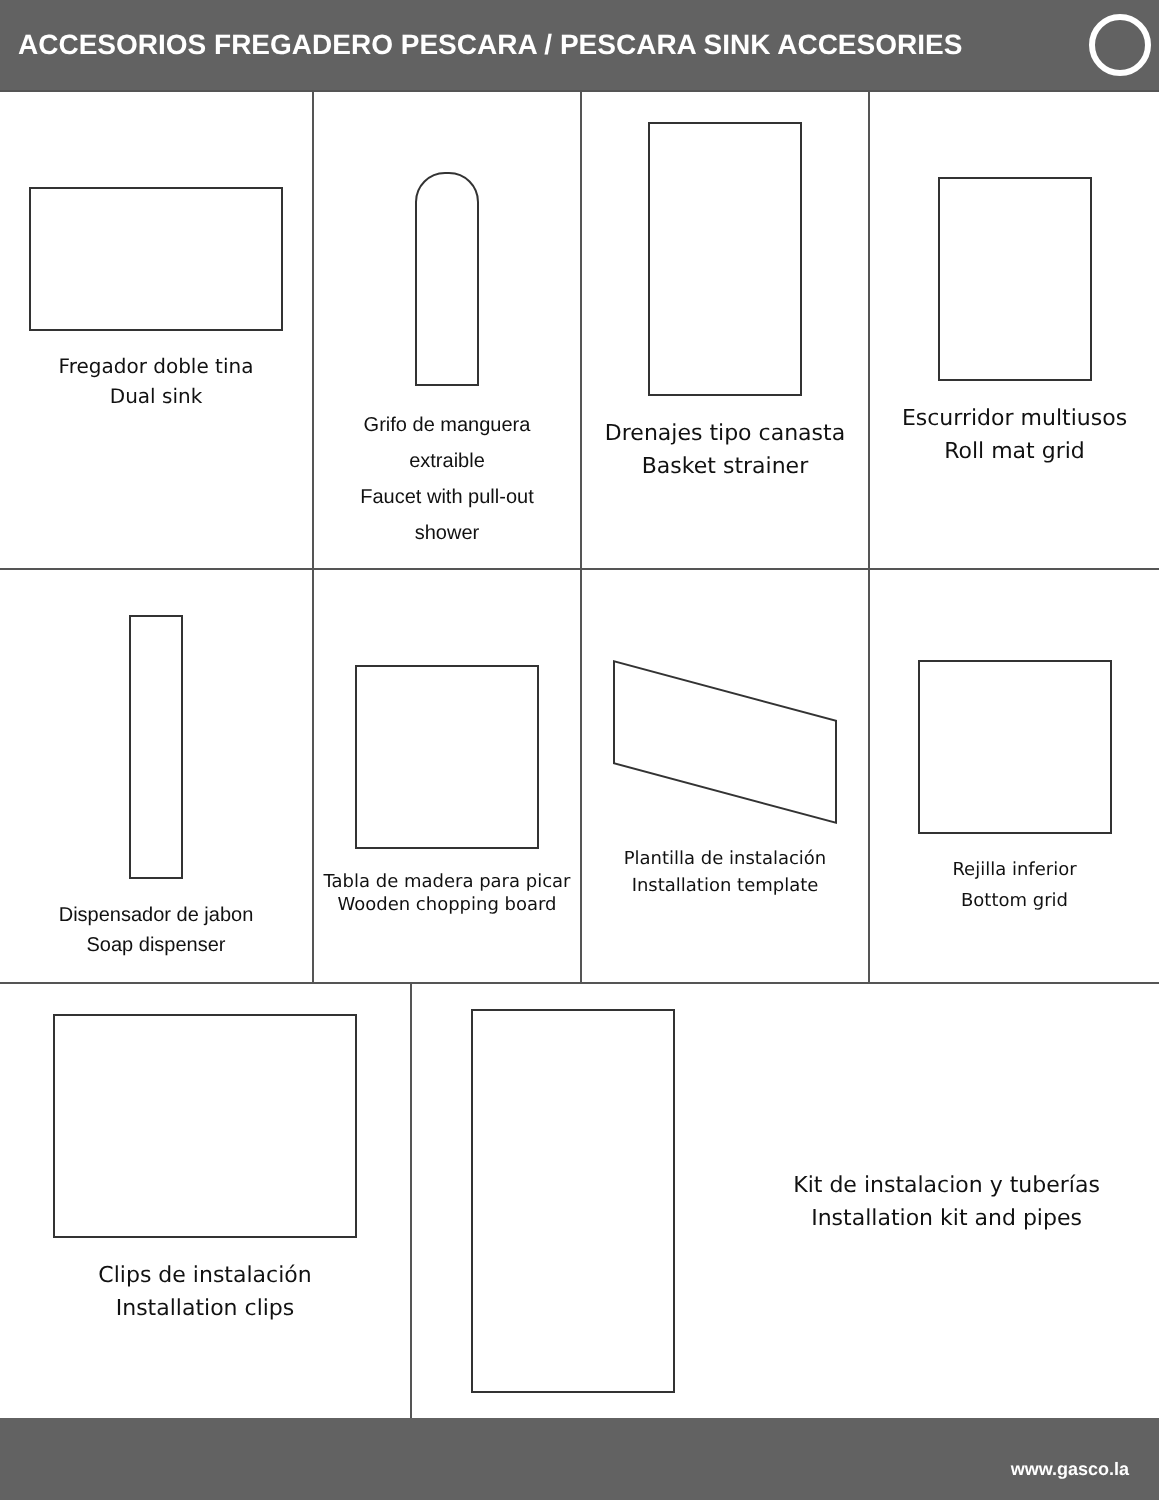ACCESORIOS FREGADERO PESCARA / PESCARA SINK ACCESORIES
Fregador doble tina
Dual sink
Grifo de manguera
extraible
Faucet with pull-out
shower
Drenajes tipo canasta
Basket strainer
Escurridor multiusos
Roll mat grid
Dispensador de jabon
Soap dispenser
Tabla de madera para picar
Wooden chopping board
Plantilla de instalación
Installation template
Rejilla inferior
Bottom grid
Clips de instalación
Installation clips
Kit de instalacion y tuberías
Installation kit and pipes
www.gasco.la